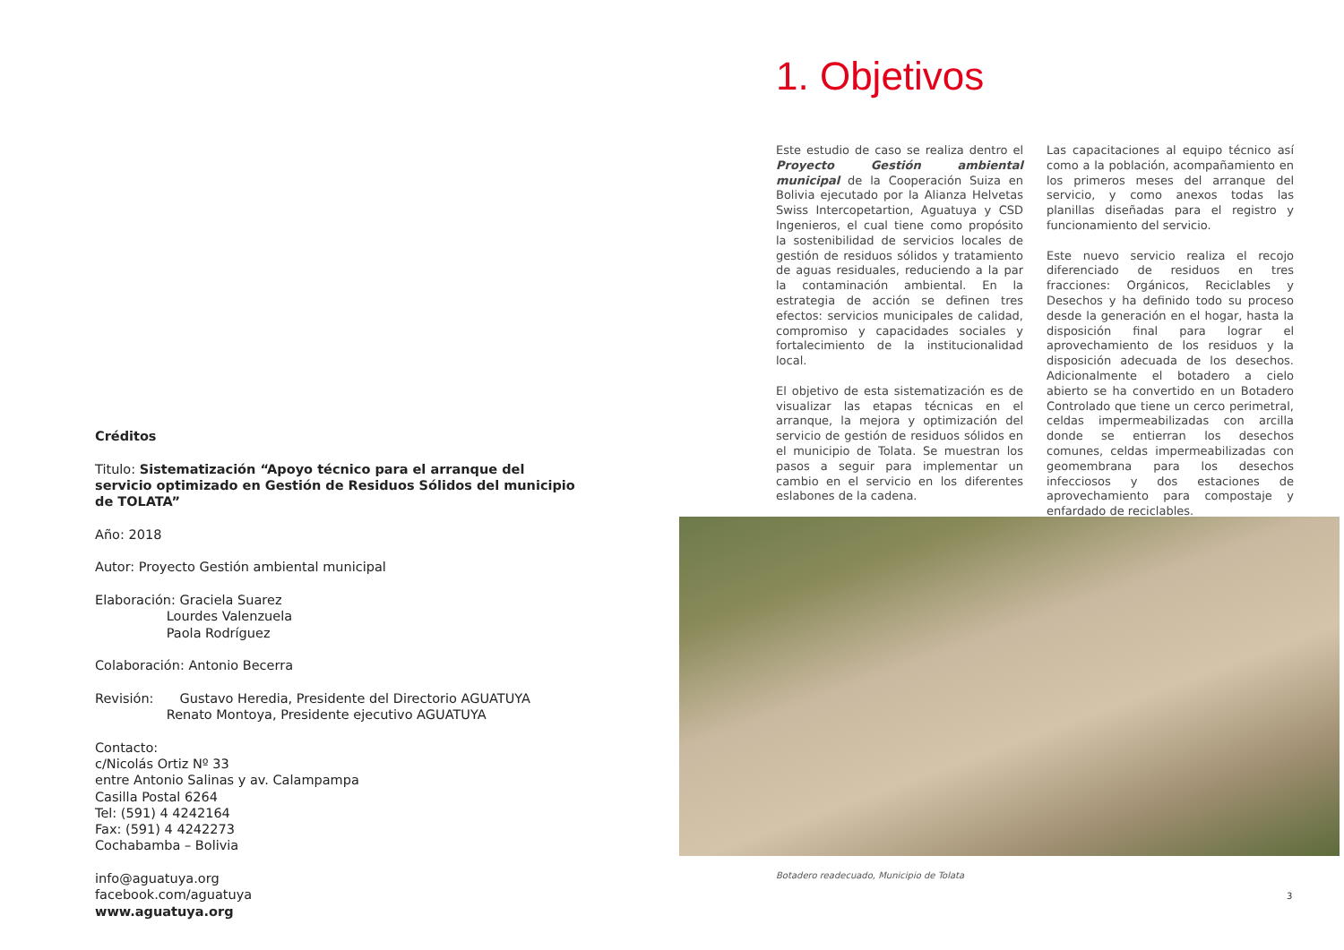Créditos
Titulo: Sistematización “Apoyo técnico para el arranque del servicio optimizado en Gestión de Residuos Sólidos del municipio de TOLATA”
Año: 2018
Autor: Proyecto Gestión ambiental municipal
Elaboración: Graciela Suarez
      Lourdes Valenzuela
      Paola Rodríguez
Colaboración: Antonio Becerra
Revisión:  Gustavo Heredia, Presidente del Directorio AGUATUYA
      Renato Montoya, Presidente ejecutivo AGUATUYA
Contacto:
c/Nicolás Ortiz Nº 33
entre Antonio Salinas y av. Calampampa
Casilla Postal 6264
Tel: (591) 4 4242164
Fax: (591) 4 4242273
Cochabamba – Bolivia
info@aguatuya.org
facebook.com/aguatuya
www.aguatuya.org
1. Objetivos
Este estudio de caso se realiza dentro el Proyecto Gestión ambiental municipal de la Cooperación Suiza en Bolivia ejecutado por la Alianza Helvetas Swiss Intercopetartion, Aguatuya y CSD Ingenieros, el cual tiene como propósito la sostenibilidad de servicios locales de gestión de residuos sólidos y tratamiento de aguas residuales, reduciendo a la par la contaminación ambiental. En la estrategia de acción se definen tres efectos: servicios municipales de calidad, compromiso y capacidades sociales y fortalecimiento de la institucionalidad local.
El objetivo de esta sistematización es de visualizar las etapas técnicas en el arranque, la mejora y optimización del servicio de gestión de residuos sólidos en el municipio de Tolata. Se muestran los pasos a seguir para implementar un cambio en el servicio en los diferentes eslabones de la cadena.
Las capacitaciones al equipo técnico así como a la población, acompañamiento en los primeros meses del arranque del servicio, y como anexos todas las planillas diseñadas para el registro y funcionamiento del servicio.
Este nuevo servicio realiza el recojo diferenciado de residuos en tres fracciones: Orgánicos, Reciclables y Desechos y ha definido todo su proceso desde la generación en el hogar, hasta la disposición final para lograr el aprovechamiento de los residuos y la disposición adecuada de los desechos. Adicionalmente el botadero a cielo abierto se ha convertido en un Botadero Controlado que tiene un cerco perimetral, celdas impermeabilizadas con arcilla donde se entierran los desechos comunes, celdas impermeabilizadas con geomembrana para los desechos infecciosos y dos estaciones de aprovechamiento para compostaje y enfardado de reciclables.
Botadero readecuado, Municipio de Tolata
3